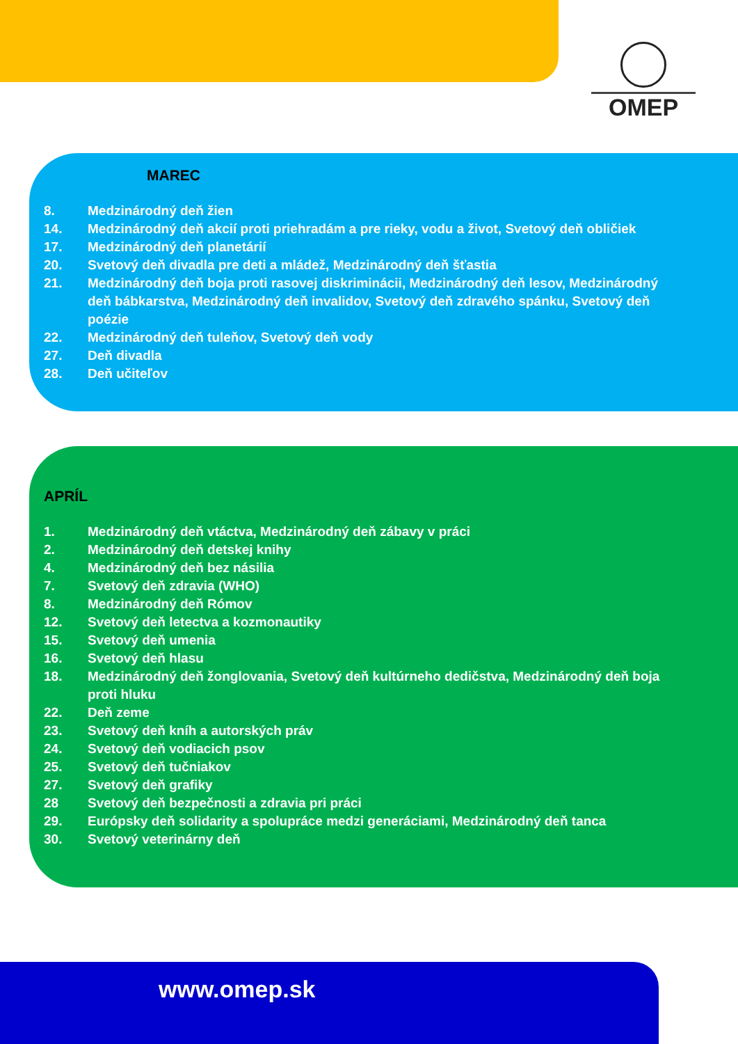OMEP
MAREC
8. Medzinárodný deň žien
14. Medzinárodný deň akcií proti priehradám a pre rieky, vodu a život, Svetový deň obličiek
17. Medzinárodný deň planetárií
20. Svetový deň divadla pre deti a mládež, Medzinárodný deň šťastia
21. Medzinárodný deň boja proti rasovej diskriminácii, Medzinárodný deň lesov, Medzinárodný deň bábkarstva, Medzinárodný deň invalidov, Svetový deň zdravého spánku, Svetový deň poézie
22. Medzinárodný deň tuleňov, Svetový deň vody
27. Deň divadla
28. Deň učiteľov
APRÍL
1. Medzinárodný deň vtáctva, Medzinárodný deň zábavy v práci
2. Medzinárodný deň detskej knihy
4. Medzinárodný deň bez násilia
7. Svetový deň zdravia (WHO)
8. Medzinárodný deň Rómov
12. Svetový deň letectva a kozmonautiky
15. Svetový deň umenia
16. Svetový deň hlasu
18. Medzinárodný deň žonglovania, Svetový deň kultúrneho dedičstva, Medzinárodný deň boja proti hluku
22. Deň zeme
23. Svetový deň kníh a autorských práv
24. Svetový deň vodiacich psov
25. Svetový deň tučniakov
27. Svetový deň grafiky
28 Svetový deň bezpečnosti a zdravia pri práci
29. Európsky deň solidarity a spolupráce medzi generáciami, Medzinárodný deň tanca
30. Svetový veterinárny deň
www.omep.sk